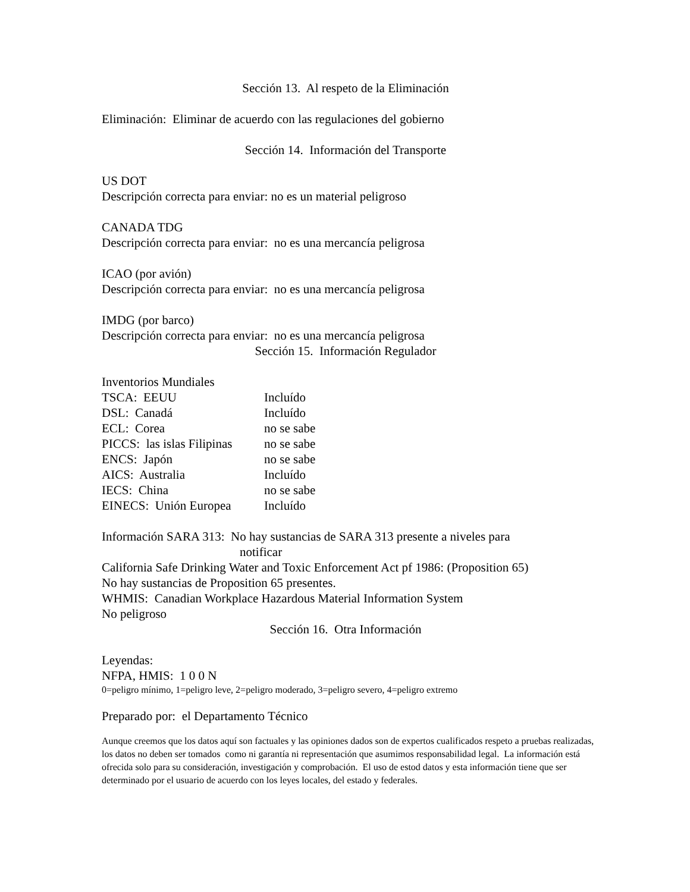Sección 13. Al respeto de la Eliminación
Eliminación: Eliminar de acuerdo con las regulaciones del gobierno
Sección 14. Información del Transporte
US DOT
Descripción correcta para enviar: no es un material peligroso
CANADA TDG
Descripción correcta para enviar: no es una mercancía peligrosa
ICAO (por avión)
Descripción correcta para enviar: no es una mercancía peligrosa
IMDG (por barco)
Descripción correcta para enviar: no es una mercancía peligrosa
Sección 15. Información Regulador
Inventorios Mundiales
| TSCA: EEUU | Incluído |
| DSL: Canadá | Incluído |
| ECL: Corea | no se sabe |
| PICCS: las islas Filipinas | no se sabe |
| ENCS: Japón | no se sabe |
| AICS: Australia | Incluído |
| IECS: China | no se sabe |
| EINECS: Unión Europea | Incluído |
Información SARA 313: No hay sustancias de SARA 313 presente a niveles para
notificar
California Safe Drinking Water and Toxic Enforcement Act pf 1986: (Proposition 65)
No hay sustancias de Proposition 65 presentes.
WHMIS: Canadian Workplace Hazardous Material Information System
No peligroso
Sección 16. Otra Información
Leyendas:
NFPA, HMIS: 1 0 0 N
0=peligro mínimo, 1=peligro leve, 2=peligro moderado, 3=peligro severo, 4=peligro extremo
Preparado por: el Departamento Técnico
Aunque creemos que los datos aquí son factuales y las opiniones dados son de expertos cualificados respeto a pruebas realizadas, los datos no deben ser tomados como ni garantía ni representación que asumimos responsabilidad legal. La información está ofrecida solo para su consideración, investigación y comprobación. El uso de estod datos y esta información tiene que ser determinado por el usuario de acuerdo con los leyes locales, del estado y federales.